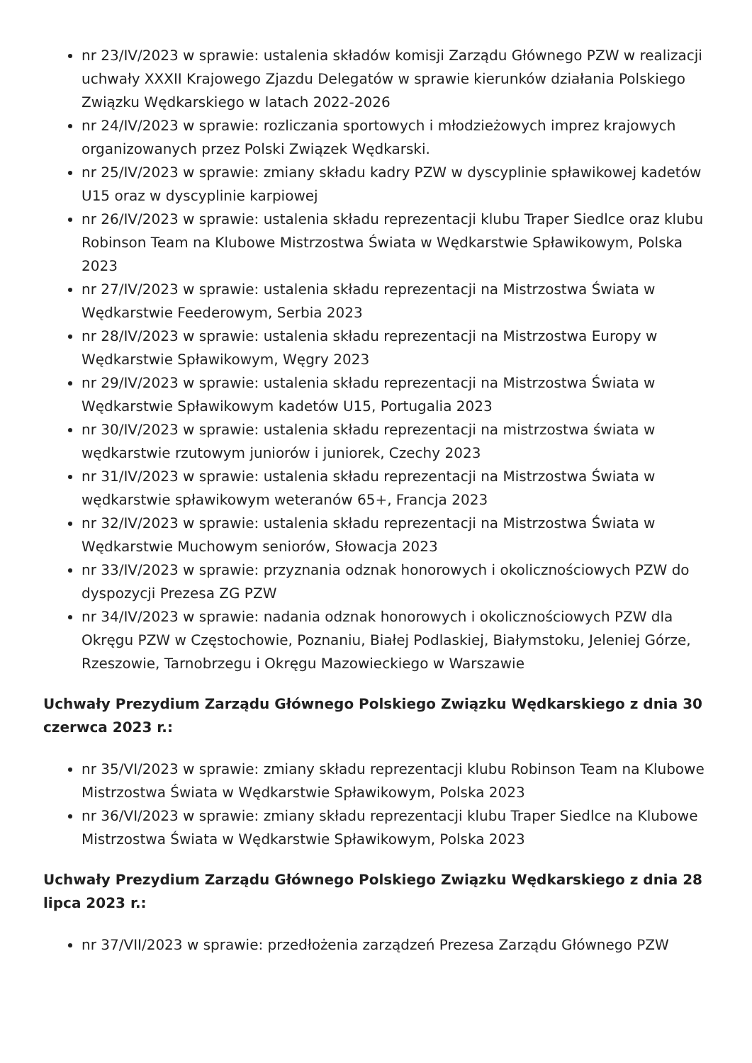nr 23/IV/2023 w sprawie: ustalenia składów komisji Zarządu Głównego PZW w realizacji uchwały XXXII Krajowego Zjazdu Delegatów w sprawie kierunków działania Polskiego Związku Wędkarskiego w latach 2022-2026
nr 24/IV/2023 w sprawie: rozliczania sportowych i młodzieżowych imprez krajowych organizowanych przez Polski Związek Wędkarski.
nr 25/IV/2023 w sprawie: zmiany składu kadry PZW w dyscyplinie spławikowej kadetów U15 oraz w dyscyplinie karpiowej
nr 26/IV/2023 w sprawie: ustalenia składu reprezentacji klubu Traper Siedlce oraz klubu Robinson Team na Klubowe Mistrzostwa Świata w Wędkarstwie Spławikowym, Polska 2023
nr 27/IV/2023 w sprawie: ustalenia składu reprezentacji na Mistrzostwa Świata w Wędkarstwie Feederowym, Serbia 2023
nr 28/IV/2023 w sprawie: ustalenia składu reprezentacji na Mistrzostwa Europy w Wędkarstwie Spławikowym, Węgry 2023
nr 29/IV/2023 w sprawie: ustalenia składu reprezentacji na Mistrzostwa Świata w Wędkarstwie Spławikowym kadetów U15, Portugalia 2023
nr 30/IV/2023 w sprawie: ustalenia składu reprezentacji na mistrzostwa świata w wędkarstwie rzutowym juniorów i juniorek, Czechy 2023
nr 31/IV/2023 w sprawie: ustalenia składu reprezentacji na Mistrzostwa Świata w wędkarstwie spławikowym weteranów 65+, Francja 2023
nr 32/IV/2023 w sprawie: ustalenia składu reprezentacji na Mistrzostwa Świata w Wędkarstwie Muchowym seniorów, Słowacja 2023
nr 33/IV/2023 w sprawie: przyznania odznak honorowych i okolicznościowych PZW do dyspozycji Prezesa ZG PZW
nr 34/IV/2023 w sprawie: nadania odznak honorowych i okolicznościowych PZW dla Okręgu PZW w Częstochowie, Poznaniu, Białej Podlaskiej, Białymstoku, Jeleniej Górze, Rzeszowie, Tarnobrzegu i Okręgu Mazowieckiego w Warszawie
Uchwały Prezydium Zarządu Głównego Polskiego Związku Wędkarskiego z dnia 30 czerwca 2023 r.:
nr 35/VI/2023 w sprawie: zmiany składu reprezentacji klubu Robinson Team na Klubowe Mistrzostwa Świata w Wędkarstwie Spławikowym, Polska 2023
nr 36/VI/2023 w sprawie: zmiany składu reprezentacji klubu Traper Siedlce na Klubowe Mistrzostwa Świata w Wędkarstwie Spławikowym, Polska 2023
Uchwały Prezydium Zarządu Głównego Polskiego Związku Wędkarskiego z dnia 28 lipca 2023 r.:
nr 37/VII/2023 w sprawie: przedłożenia zarządzeń Prezesa Zarządu Głównego PZW